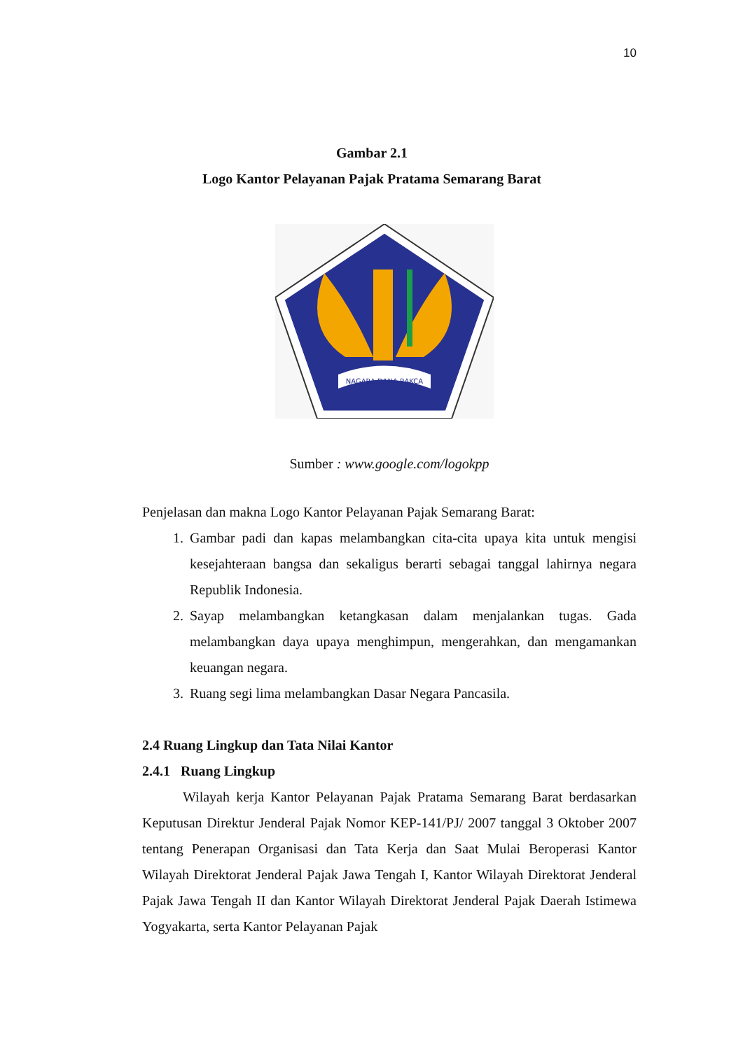10
Gambar 2.1
Logo Kantor Pelayanan Pajak Pratama Semarang Barat
NAGARA DANA RAKÇA
Sumber : www.google.com/logokpp
Penjelasan dan makna Logo Kantor Pelayanan Pajak Semarang Barat:
1. Gambar padi dan kapas melambangkan cita-cita upaya kita untuk mengisi kesejahteraan bangsa dan sekaligus berarti sebagai tanggal lahirnya negara Republik Indonesia.
2. Sayap melambangkan ketangkasan dalam menjalankan tugas. Gada melambangkan daya upaya menghimpun, mengerahkan, dan mengamankan keuangan negara.
3. Ruang segi lima melambangkan Dasar Negara Pancasila.
2.4 Ruang Lingkup dan Tata Nilai Kantor
2.4.1 Ruang Lingkup
Wilayah kerja Kantor Pelayanan Pajak Pratama Semarang Barat berdasarkan Keputusan Direktur Jenderal Pajak Nomor KEP-141/PJ/ 2007 tanggal 3 Oktober 2007 tentang Penerapan Organisasi dan Tata Kerja dan Saat Mulai Beroperasi Kantor Wilayah Direktorat Jenderal Pajak Jawa Tengah I, Kantor Wilayah Direktorat Jenderal Pajak Jawa Tengah II dan Kantor Wilayah Direktorat Jenderal Pajak Daerah Istimewa Yogyakarta, serta Kantor Pelayanan Pajak